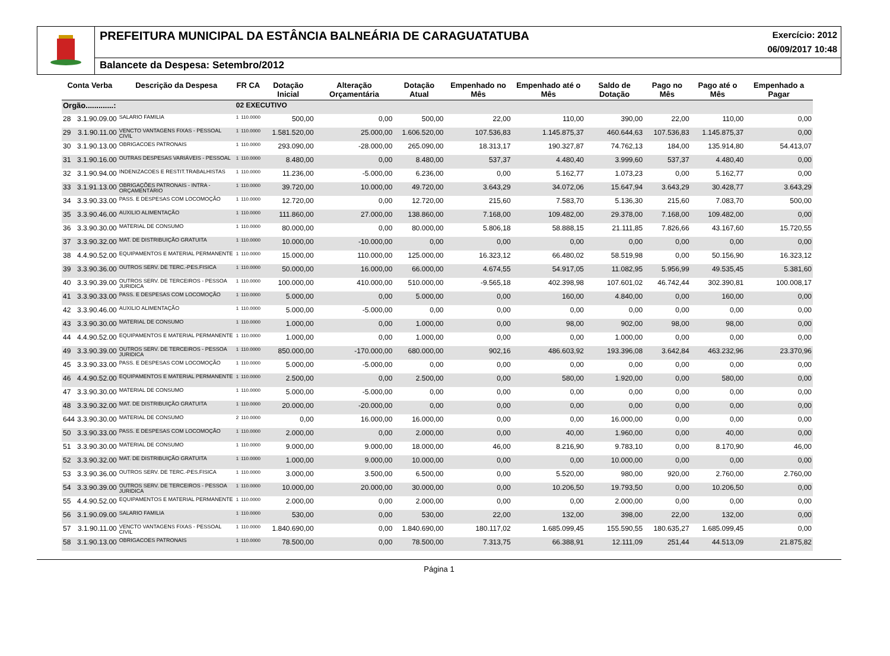PREFEITURA MUNICIPAL DA ESTÂNCIA BALNEÁRIA DE CARAGUATATUBA
Exercício: 2012
06/09/2017 10:48
Balancete da Despesa: Setembro/2012
| Conta Verba | | Descrição da Despesa | FR CA | | Dotação Inicial | Alteração Orçamentária | Dotação Atual | Empenhado no Mês | Empenhado até o Mês | Saldo de Dotação | Pago no Mês | Pago até o Mês | Empenhado a Pagar |
| --- | --- | --- | --- | --- | --- | --- | --- | --- | --- | --- | --- | --- | --- |
| Orgão.............: | | | 02 EXECUTIVO | | | | | | | | | | |
| 28 | 3.1.90.09.00 | SALARIO FAMILIA | 1 | 110.0000 | 500,00 | 0,00 | 500,00 | 22,00 | 110,00 | 390,00 | 22,00 | 110,00 | 0,00 |
| 29 | 3.1.90.11.00 | VENCTO VANTAGENS FIXAS - PESSOAL CIVIL | 1 | 110.0000 | 1.581.520,00 | 25.000,00 | 1.606.520,00 | 107.536,83 | 1.145.875,37 | 460.644,63 | 107.536,83 | 1.145.875,37 | 0,00 |
| 30 | 3.1.90.13.00 | OBRIGACOES PATRONAIS | 1 | 110.0000 | 293.090,00 | -28.000,00 | 265.090,00 | 18.313,17 | 190.327,87 | 74.762,13 | 184,00 | 135.914,80 | 54.413,07 |
| 31 | 3.1.90.16.00 | OUTRAS DESPESAS VARIÁVEIS - PESSOAL | 1 | 110.0000 | 8.480,00 | 0,00 | 8.480,00 | 537,37 | 4.480,40 | 3.999,60 | 537,37 | 4.480,40 | 0,00 |
| 32 | 3.1.90.94.00 | INDENIZACOES E RESTIT.TRABALHISTAS | 1 | 110.0000 | 11.236,00 | -5.000,00 | 6.236,00 | 0,00 | 5.162,77 | 1.073,23 | 0,00 | 5.162,77 | 0,00 |
| 33 | 3.1.91.13.00 | OBRIGAÇÕES PATRONAIS - INTRA - ORÇAMENTÁRIO | 1 | 110.0000 | 39.720,00 | 10.000,00 | 49.720,00 | 3.643,29 | 34.072,06 | 15.647,94 | 3.643,29 | 30.428,77 | 3.643,29 |
| 34 | 3.3.90.33.00 | PASS. E DESPESAS COM LOCOMOÇÃO | 1 | 110.0000 | 12.720,00 | 0,00 | 12.720,00 | 215,60 | 7.583,70 | 5.136,30 | 215,60 | 7.083,70 | 500,00 |
| 35 | 3.3.90.46.00 | AUXILIO ALIMENTAÇÃO | 1 | 110.0000 | 111.860,00 | 27.000,00 | 138.860,00 | 7.168,00 | 109.482,00 | 29.378,00 | 7.168,00 | 109.482,00 | 0,00 |
| 36 | 3.3.90.30.00 | MATERIAL DE CONSUMO | 1 | 110.0000 | 80.000,00 | 0,00 | 80.000,00 | 5.806,18 | 58.888,15 | 21.111,85 | 7.826,66 | 43.167,60 | 15.720,55 |
| 37 | 3.3.90.32.00 | MAT. DE DISTRIBUIÇÃO GRATUITA | 1 | 110.0000 | 10.000,00 | -10.000,00 | 0,00 | 0,00 | 0,00 | 0,00 | 0,00 | 0,00 | 0,00 |
| 38 | 4.4.90.52.00 | EQUIPAMENTOS E MATERIAL PERMANENTE | 1 | 110.0000 | 15.000,00 | 110.000,00 | 125.000,00 | 16.323,12 | 66.480,02 | 58.519,98 | 0,00 | 50.156,90 | 16.323,12 |
| 39 | 3.3.90.36.00 | OUTROS SERV. DE TERC.-PES.FISICA | 1 | 110.0000 | 50.000,00 | 16.000,00 | 66.000,00 | 4.674,55 | 54.917,05 | 11.082,95 | 5.956,99 | 49.535,45 | 5.381,60 |
| 40 | 3.3.90.39.00 | OUTROS SERV. DE TERCEIROS - PESSOA JURIDICA | 1 | 110.0000 | 100.000,00 | 410.000,00 | 510.000,00 | -9.565,18 | 402.398,98 | 107.601,02 | 46.742,44 | 302.390,81 | 100.008,17 |
| 41 | 3.3.90.33.00 | PASS. E DESPESAS COM LOCOMOÇÃO | 1 | 110.0000 | 5.000,00 | 0,00 | 5.000,00 | 0,00 | 160,00 | 4.840,00 | 0,00 | 160,00 | 0,00 |
| 42 | 3.3.90.46.00 | AUXILIO ALIMENTAÇÃO | 1 | 110.0000 | 5.000,00 | -5.000,00 | 0,00 | 0,00 | 0,00 | 0,00 | 0,00 | 0,00 | 0,00 |
| 43 | 3.3.90.30.00 | MATERIAL DE CONSUMO | 1 | 110.0000 | 1.000,00 | 0,00 | 1.000,00 | 0,00 | 98,00 | 902,00 | 98,00 | 98,00 | 0,00 |
| 44 | 4.4.90.52.00 | EQUIPAMENTOS E MATERIAL PERMANENTE | 1 | 110.0000 | 1.000,00 | 0,00 | 1.000,00 | 0,00 | 0,00 | 1.000,00 | 0,00 | 0,00 | 0,00 |
| 49 | 3.3.90.39.00 | OUTROS SERV. DE TERCEIROS - PESSOA JURIDICA | 1 | 110.0000 | 850.000,00 | -170.000,00 | 680.000,00 | 902,16 | 486.603,92 | 193.396,08 | 3.642,84 | 463.232,96 | 23.370,96 |
| 45 | 3.3.90.33.00 | PASS. E DESPESAS COM LOCOMOÇÃO | 1 | 110.0000 | 5.000,00 | -5.000,00 | 0,00 | 0,00 | 0,00 | 0,00 | 0,00 | 0,00 | 0,00 |
| 46 | 4.4.90.52.00 | EQUIPAMENTOS E MATERIAL PERMANENTE | 1 | 110.0000 | 2.500,00 | 0,00 | 2.500,00 | 0,00 | 580,00 | 1.920,00 | 0,00 | 580,00 | 0,00 |
| 47 | 3.3.90.30.00 | MATERIAL DE CONSUMO | 1 | 110.0000 | 5.000,00 | -5.000,00 | 0,00 | 0,00 | 0,00 | 0,00 | 0,00 | 0,00 | 0,00 |
| 48 | 3.3.90.32.00 | MAT. DE DISTRIBUIÇÃO GRATUITA | 1 | 110.0000 | 20.000,00 | -20.000,00 | 0,00 | 0,00 | 0,00 | 0,00 | 0,00 | 0,00 | 0,00 |
| 644 | 3.3.90.30.00 | MATERIAL DE CONSUMO | 2 | 110.0000 | 0,00 | 16.000,00 | 16.000,00 | 0,00 | 0,00 | 16.000,00 | 0,00 | 0,00 | 0,00 |
| 50 | 3.3.90.33.00 | PASS. E DESPESAS COM LOCOMOÇÃO | 1 | 110.0000 | 2.000,00 | 0,00 | 2.000,00 | 0,00 | 40,00 | 1.960,00 | 0,00 | 40,00 | 0,00 |
| 51 | 3.3.90.30.00 | MATERIAL DE CONSUMO | 1 | 110.0000 | 9.000,00 | 9.000,00 | 18.000,00 | 46,00 | 8.216,90 | 9.783,10 | 0,00 | 8.170,90 | 46,00 |
| 52 | 3.3.90.32.00 | MAT. DE DISTRIBUIÇÃO GRATUITA | 1 | 110.0000 | 1.000,00 | 9.000,00 | 10.000,00 | 0,00 | 0,00 | 10.000,00 | 0,00 | 0,00 | 0,00 |
| 53 | 3.3.90.36.00 | OUTROS SERV. DE TERC.-PES.FISICA | 1 | 110.0000 | 3.000,00 | 3.500,00 | 6.500,00 | 0,00 | 5.520,00 | 980,00 | 920,00 | 2.760,00 | 2.760,00 |
| 54 | 3.3.90.39.00 | OUTROS SERV. DE TERCEIROS - PESSOA JURIDICA | 1 | 110.0000 | 10.000,00 | 20.000,00 | 30.000,00 | 0,00 | 10.206,50 | 19.793,50 | 0,00 | 10.206,50 | 0,00 |
| 55 | 4.4.90.52.00 | EQUIPAMENTOS E MATERIAL PERMANENTE | 1 | 110.0000 | 2.000,00 | 0,00 | 2.000,00 | 0,00 | 0,00 | 2.000,00 | 0,00 | 0,00 | 0,00 |
| 56 | 3.1.90.09.00 | SALARIO FAMILIA | 1 | 110.0000 | 530,00 | 0,00 | 530,00 | 22,00 | 132,00 | 398,00 | 22,00 | 132,00 | 0,00 |
| 57 | 3.1.90.11.00 | VENCTO VANTAGENS FIXAS - PESSOAL CIVIL | 1 | 110.0000 | 1.840.690,00 | 0,00 | 1.840.690,00 | 180.117,02 | 1.685.099,45 | 155.590,55 | 180.635,27 | 1.685.099,45 | 0,00 |
| 58 | 3.1.90.13.00 | OBRIGACOES PATRONAIS | 1 | 110.0000 | 78.500,00 | 0,00 | 78.500,00 | 7.313,75 | 66.388,91 | 12.111,09 | 251,44 | 44.513,09 | 21.875,82 |
Página 1